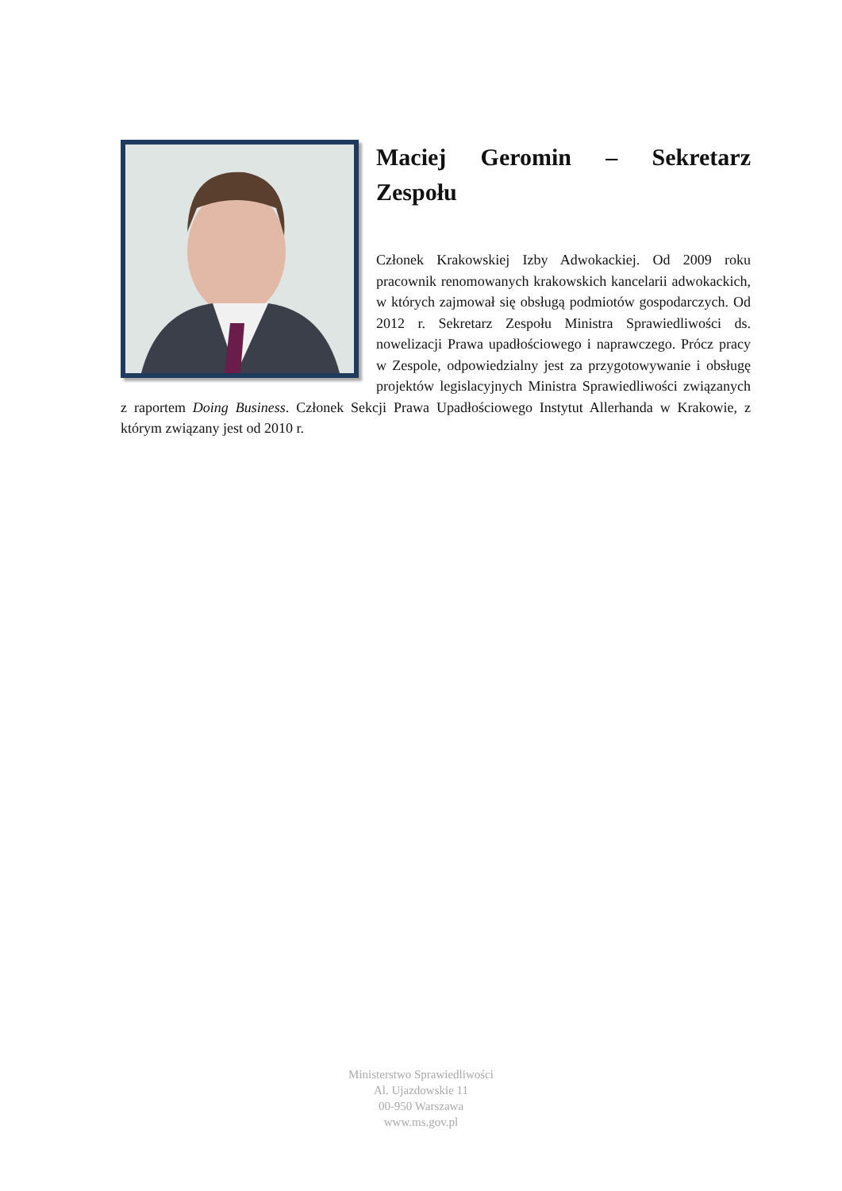Maciej Geromin – Sekretarz Zespołu
Członek Krakowskiej Izby Adwokackiej. Od 2009 roku pracownik renomowanych krakowskich kancelarii adwokackich, w których zajmował się obsługą podmiotów gospodarczych. Od 2012 r. Sekretarz Zespołu Ministra Sprawiedliwości ds. nowelizacji Prawa upadłościowego i naprawczego. Prócz pracy w Zespole, odpowiedzialny jest za przygotowywanie i obsługę projektów legislacyjnych Ministra Sprawiedliwości związanych z raportem Doing Business. Członek Sekcji Prawa Upadłościowego Instytut Allerhanda w Krakowie, z którym związany jest od 2010 r.
Ministerstwo Sprawiedliwości
Al. Ujazdowskie 11
00-950 Warszawa
www.ms.gov.pl